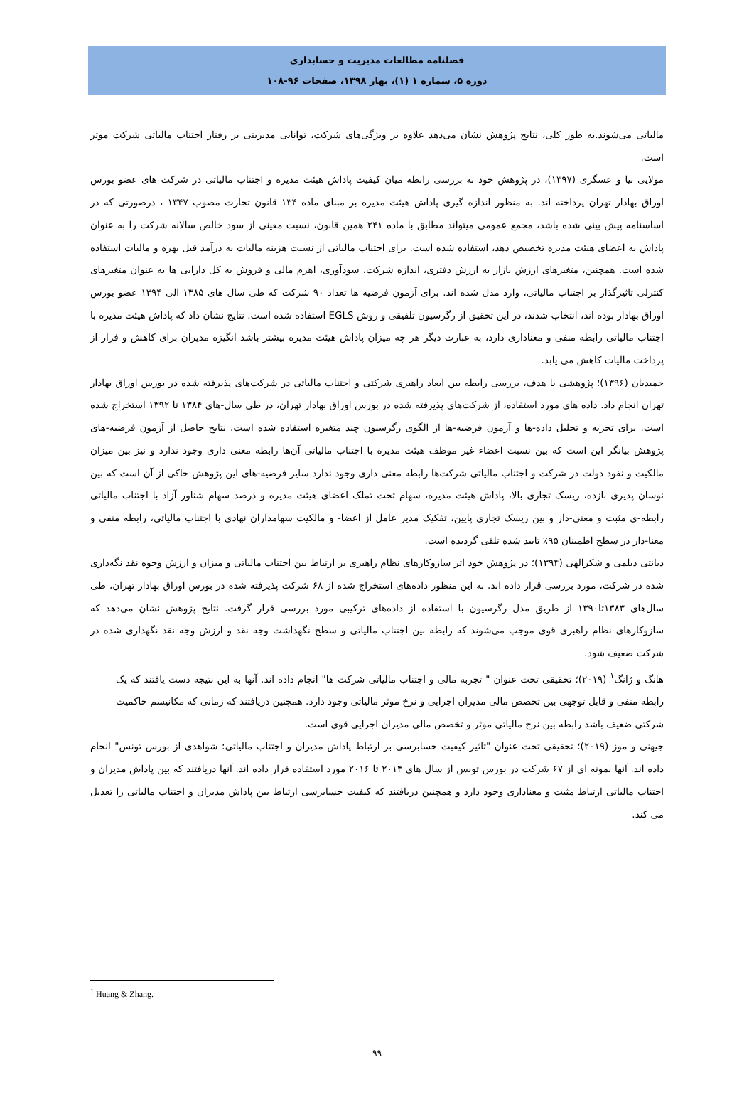فصلنامه مطالعات مدیریت و حسابداری
دوره ۵، شماره ۱ (۱)، بهار ۱۳۹۸، صفحات ۹۶-۱۰۸
مالیاتی می‌شوند.به طور کلی، نتایج پژوهش نشان می‌دهد علاوه بر ویژگی‌های شرکت، توانایی مدیریتی بر رفتار اجتناب مالیاتی شرکت موثر است.
مولایی نیا و عسگری (۱۳۹۷)، در پژوهش خود به بررسی رابطه میان کیفیت پاداش هیئت مدیره و اجتناب مالیاتی در شرکت های عضو بورس اوراق بهادار تهران پرداخته اند. به منظور اندازه گیری پاداش هیئت مدیره بر مبنای ماده ۱۳۴ قانون تجارت مصوب ۱۳۴۷ ، درصورتی که در اساسنامه پیش بینی شده باشد، مجمع عمومی میتواند مطابق با ماده ۲۴۱ همین قانون، نسبت معینی از سود خالص سالانه شرکت را به عنوان پاداش به اعضای هیئت مدیره تخصیص دهد، استفاده شده است. برای اجتناب مالیاتی از نسبت هزینه مالیات به درآمد قبل بهره و مالیات استفاده شده است. همچنین، متغیرهای ارزش بازار به ارزش دفتری، اندازه شرکت، سودآوری، اهرم مالی و فروش به کل دارایی ها به عنوان متغیرهای کنترلی تاثیرگذار بر اجتناب مالیاتی، وارد مدل شده اند. برای آزمون فرضیه ها تعداد ۹۰ شرکت که طی سال های ۱۳۸۵ الی ۱۳۹۴ عضو بورس اوراق بهادار بوده اند، انتخاب شدند، در این تحقیق از رگرسیون تلفیقی و روش EGLS استفاده شده است. نتایج نشان داد که پاداش هیئت مدیره با اجتناب مالیاتی رابطه منفی و معناداری دارد، به عبارت دیگر هر چه میزان پاداش هیئت مدیره بیشتر باشد انگیزه مدیران برای کاهش و فرار از پرداخت مالیات کاهش می یابد.
حمیدیان (۱۳۹۶)؛ پژوهشی با هدف، بررسی رابطه بین ابعاد راهبری شرکتی و اجتناب مالیاتی در شرکت‌های پذیرفته شده در بورس اوراق بهادار تهران انجام داد. داده های مورد استفاده، از شرکت‌های پذیرفته شده در بورس اوراق بهادار تهران، در طی سال-های ۱۳۸۴ تا ۱۳۹۲ استخراج شده است. برای تجزیه و تحلیل داده-ها و آزمون فرضیه-ها از الگوی رگرسیون چند متغیره استفاده شده است. نتایج حاصل از آزمون فرضیه-های پژوهش بیانگر این است که بین نسبت اعضاء غیر موظف هیئت مدیره با اجتناب مالیاتی آن‌ها رابطه معنی داری وجود ندارد و نیز بین میزان مالکیت و نفوذ دولت در شرکت و اجتناب مالیاتی شرکت‌ها رابطه معنی داری وجود ندارد سایر فرضیه-های این پژوهش حاکی از آن است که بین نوسان پذیری بازده، ریسک تجاری بالا، پاداش هیئت مدیره، سهام تحت تملک اعضای هیئت مدیره و درصد سهام شناور آزاد با اجتناب مالیاتی رابطه-ی مثبت و معنی-دار و بین ریسک تجاری پایین، تفکیک مدیر عامل از اعضا- و مالکیت سهامداران نهادی با اجتناب مالیاتی، رابطه منفی و معنا-دار در سطح اطمینان ۹۵٪ تایید شده تلقی گردیده است.
دیانتی دیلمی و شکرالهی (۱۳۹۴)؛ در پژوهش خود اثر سازوکارهای نظام راهبری بر ارتباط بین اجتناب مالیاتی و میزان و ارزش وجوه نقد نگه‌داری شده در شرکت، مورد بررسی قرار داده اند. به این منظور داده‌های استخراج شده از ۶۸ شرکت پذیرفته شده در بورس اوراق بهادار تهران، طی سال‌های ۱۳۸۳تا۱۳۹۰ از طریق مدل رگرسیون با استفاده از داده‌های ترکیبی مورد بررسی قرار گرفت. نتایج پژوهش نشان می‌دهد که سازوکارهای نظام راهبری قوی موجب می‌شوند که رابطه بین اجتناب مالیاتی و سطح نگهداشت وجه نقد و ارزش وجه نقد نگهداری شده در شرکت ضعیف شود.
هانگ و ژانگ<sup>۱</sup> (۲۰۱۹)؛ تحقیقی تحت عنوان " تجربه مالی و اجتناب مالیاتی شرکت ها" انجام داده اند. آنها به این نتیجه دست یافتند که یک رابطه منفی و قابل توجهی بین تخصص مالی مدیران اجرایی و نرخ موثر مالیاتی وجود دارد. همچنین دریافتند که زمانی که مکانیسم حاکمیت شرکتی ضعیف باشد رابطه بین نرخ مالیاتی موثر و تخصص مالی مدیران اجرایی قوی است.
جیهنی و موز (۲۰۱۹)؛ تحقیقی تحت عنوان "تاثیر کیفیت حسابرسی بر ارتباط پاداش مدیران و اجتناب مالیاتی: شواهدی از بورس تونس" انجام داده اند. آنها نمونه ای از ۶۷ شرکت در بورس تونس از سال های ۲۰۱۳ تا ۲۰۱۶ مورد استفاده قرار داده اند. آنها دریافتند که بین پاداش مدیران و اجتناب مالیاتی ارتباط مثبت و معناداری وجود دارد و همچنین دریافتند که کیفیت حسابرسی ارتباط بین پاداش مدیران و اجتناب مالیاتی را تعدیل می کند.
<sup>1</sup> Huang & Zhang.
۹۹